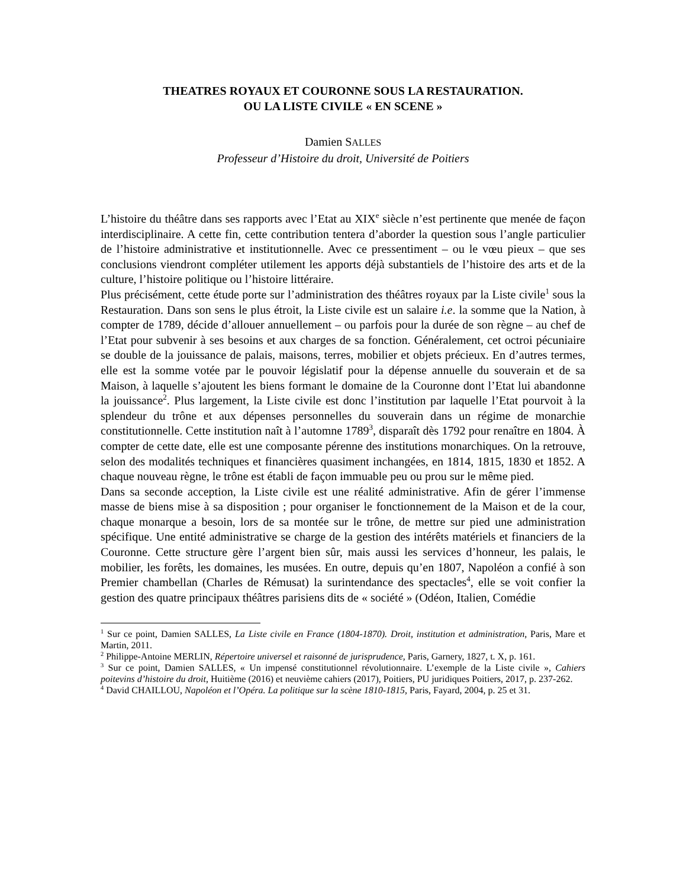THEATRES ROYAUX ET COURONNE SOUS LA RESTAURATION.
OU LA LISTE CIVILE « EN SCENE »
Damien SALLES
Professeur d’Histoire du droit, Université de Poitiers
L’histoire du théâtre dans ses rapports avec l’Etat au XIX<sup>e</sup> siècle n’est pertinente que menée de façon interdisciplinaire. A cette fin, cette contribution tentera d’aborder la question sous l’angle particulier de l’histoire administrative et institutionnelle. Avec ce pressentiment – ou le vœu pieux – que ses conclusions viendront compléter utilement les apports déjà substantiels de l’histoire des arts et de la culture, l’histoire politique ou l’histoire littéraire.
Plus précisément, cette étude porte sur l’administration des théâtres royaux par la Liste civile<sup>1</sup> sous la Restauration. Dans son sens le plus étroit, la Liste civile est un salaire i.e. la somme que la Nation, à compter de 1789, décide d’allouer annuellement – ou parfois pour la durée de son règne – au chef de l’Etat pour subvenir à ses besoins et aux charges de sa fonction. Généralement, cet octroi pécuniaire se double de la jouissance de palais, maisons, terres, mobilier et objets précieux. En d’autres termes, elle est la somme votée par le pouvoir législatif pour la dépense annuelle du souverain et de sa Maison, à laquelle s’ajoutent les biens formant le domaine de la Couronne dont l’Etat lui abandonne la jouissance<sup>2</sup>. Plus largement, la Liste civile est donc l’institution par laquelle l’Etat pourvoit à la splendeur du trône et aux dépenses personnelles du souverain dans un régime de monarchie constitutionnelle. Cette institution naît à l’automne 1789<sup>3</sup>, disparaît dès 1792 pour renaître en 1804. À compter de cette date, elle est une composante pérenne des institutions monarchiques. On la retrouve, selon des modalités techniques et financières quasiment inchangées, en 1814, 1815, 1830 et 1852. A chaque nouveau règne, le trône est établi de façon immuable peu ou prou sur le même pied.
Dans sa seconde acception, la Liste civile est une réalité administrative. Afin de gérer l’immense masse de biens mise à sa disposition ; pour organiser le fonctionnement de la Maison et de la cour, chaque monarque a besoin, lors de sa montée sur le trône, de mettre sur pied une administration spécifique. Une entité administrative se charge de la gestion des intérêts matériels et financiers de la Couronne. Cette structure gère l’argent bien sûr, mais aussi les services d’honneur, les palais, le mobilier, les forêts, les domaines, les musées. En outre, depuis qu’en 1807, Napoléon a confié à son Premier chambellan (Charles de Rémusat) la surintendance des spectacles<sup>4</sup>, elle se voit confier la gestion des quatre principaux théâtres parisiens dits de « société » (Odéon, Italien, Comédie
<sup>1</sup> Sur ce point, Damien SALLES, La Liste civile en France (1804-1870). Droit, institution et administration, Paris, Mare et Martin, 2011.
<sup>2</sup> Philippe-Antoine MERLIN, Répertoire universel et raisonné de jurisprudence, Paris, Garnery, 1827, t. X, p. 161.
<sup>3</sup> Sur ce point, Damien SALLES, « Un impensé constitutionnel révolutionnaire. L’exemple de la Liste civile », Cahiers poitevins d’histoire du droit, Huitième (2016) et neuvième cahiers (2017), Poitiers, PU juridiques Poitiers, 2017, p. 237-262.
<sup>4</sup> David CHAILLOU, Napoléon et l’Opéra. La politique sur la scène 1810-1815, Paris, Fayard, 2004, p. 25 et 31.